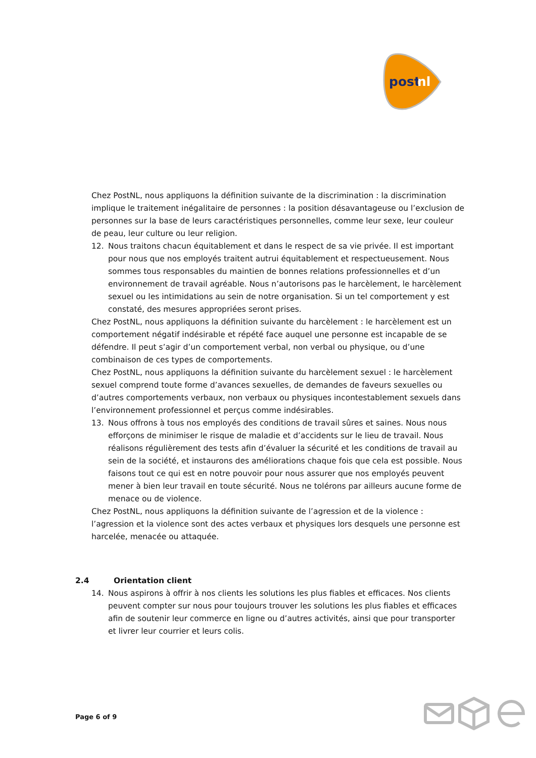post
nl
Chez PostNL, nous appliquons la définition suivante de la discrimination : la discrimination implique le traitement inégalitaire de personnes : la position désavantageuse ou l’exclusion de personnes sur la base de leurs caractéristiques personnelles, comme leur sexe, leur couleur de peau, leur culture ou leur religion.
12. Nous traitons chacun équitablement et dans le respect de sa vie privée. Il est important pour nous que nos employés traitent autrui équitablement et respectueusement. Nous sommes tous responsables du maintien de bonnes relations professionnelles et d’un environnement de travail agréable. Nous n’autorisons pas le harcèlement, le harcèlement sexuel ou les intimidations au sein de notre organisation. Si un tel comportement y est constaté, des mesures appropriées seront prises.
Chez PostNL, nous appliquons la définition suivante du harcèlement : le harcèlement est un comportement négatif indésirable et répété face auquel une personne est incapable de se défendre. Il peut s’agir d’un comportement verbal, non verbal ou physique, ou d’une combinaison de ces types de comportements.
Chez PostNL, nous appliquons la définition suivante du harcèlement sexuel : le harcèlement sexuel comprend toute forme d’avances sexuelles, de demandes de faveurs sexuelles ou d’autres comportements verbaux, non verbaux ou physiques incontestablement sexuels dans l’environnement professionnel et perçus comme indésirables.
13. Nous offrons à tous nos employés des conditions de travail sûres et saines. Nous nous efforçons de minimiser le risque de maladie et d’accidents sur le lieu de travail. Nous réalisons régulièrement des tests afin d’évaluer la sécurité et les conditions de travail au sein de la société, et instaurons des améliorations chaque fois que cela est possible. Nous faisons tout ce qui est en notre pouvoir pour nous assurer que nos employés peuvent mener à bien leur travail en toute sécurité. Nous ne tolérons par ailleurs aucune forme de menace ou de violence.
Chez PostNL, nous appliquons la définition suivante de l’agression et de la violence : l’agression et la violence sont des actes verbaux et physiques lors desquels une personne est harcelée, menacée ou attaquée.
2.4 Orientation client
14. Nous aspirons à offrir à nos clients les solutions les plus fiables et efficaces. Nos clients peuvent compter sur nous pour toujours trouver les solutions les plus fiables et efficaces afin de soutenir leur commerce en ligne ou d’autres activités, ainsi que pour transporter et livrer leur courrier et leurs colis.
Page 6 of 9